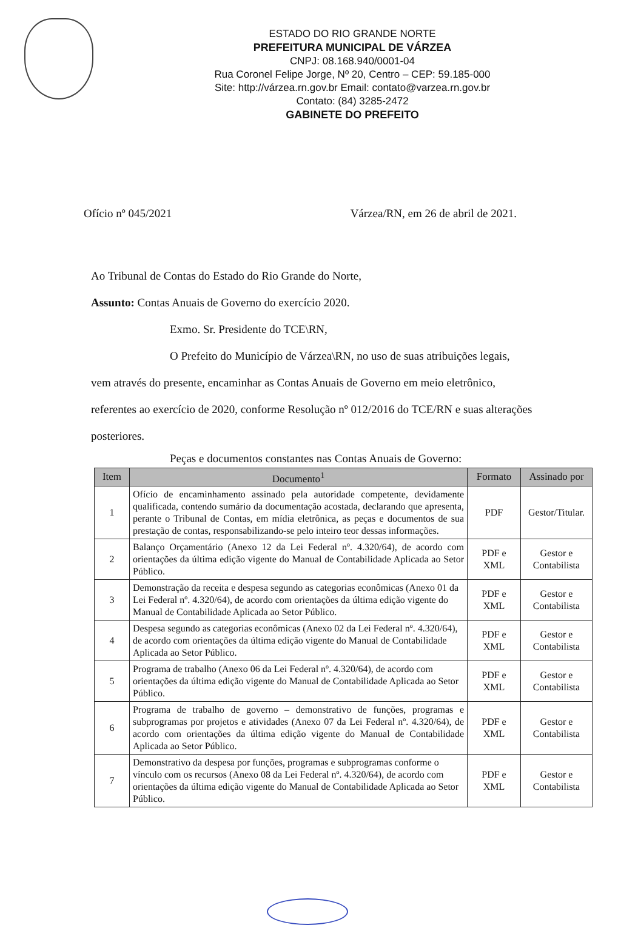ESTADO DO RIO GRANDE NORTE
PREFEITURA MUNICIPAL DE VÁRZEA
CNPJ: 08.168.940/0001-04
Rua Coronel Felipe Jorge, Nº 20, Centro – CEP: 59.185-000
Site: http://várzea.rn.gov.br Email: contato@varzea.rn.gov.br
Contato: (84) 3285-2472
GABINETE DO PREFEITO
Ofício nº 045/2021 Várzea/RN, em 26 de abril de 2021.
Ao Tribunal de Contas do Estado do Rio Grande do Norte,
Assunto: Contas Anuais de Governo do exercício 2020.
Exmo. Sr. Presidente do TCE\RN,
O Prefeito do Município de Várzea\RN, no uso de suas atribuições legais,
vem através do presente, encaminhar as Contas Anuais de Governo em meio eletrônico, referentes ao exercício de 2020, conforme Resolução nº 012/2016 do TCE/RN e suas alterações posteriores.
Peças e documentos constantes nas Contas Anuais de Governo:
| Item | Documento<sup>1</sup> | Formato | Assinado por |
| --- | --- | --- | --- |
| 1 | Ofício de encaminhamento assinado pela autoridade competente, devidamente qualificada, contendo sumário da documentação acostada, declarando que apresenta, perante o Tribunal de Contas, em mídia eletrônica, as peças e documentos de sua prestação de contas, responsabilizando-se pelo inteiro teor dessas informações. | PDF | Gestor/Titular. |
| 2 | Balanço Orçamentário (Anexo 12 da Lei Federal nº. 4.320/64), de acordo com orientações da última edição vigente do Manual de Contabilidade Aplicada ao Setor Público. | PDF e XML | Gestor e Contabilista |
| 3 | Demonstração da receita e despesa segundo as categorias econômicas (Anexo 01 da Lei Federal nº. 4.320/64), de acordo com orientações da última edição vigente do Manual de Contabilidade Aplicada ao Setor Público. | PDF e XML | Gestor e Contabilista |
| 4 | Despesa segundo as categorias econômicas (Anexo 02 da Lei Federal nº. 4.320/64), de acordo com orientações da última edição vigente do Manual de Contabilidade Aplicada ao Setor Público. | PDF e XML | Gestor e Contabilista |
| 5 | Programa de trabalho (Anexo 06 da Lei Federal nº. 4.320/64), de acordo com orientações da última edição vigente do Manual de Contabilidade Aplicada ao Setor Público. | PDF e XML | Gestor e Contabilista |
| 6 | Programa de trabalho de governo – demonstrativo de funções, programas e subprogramas por projetos e atividades (Anexo 07 da Lei Federal nº. 4.320/64), de acordo com orientações da última edição vigente do Manual de Contabilidade Aplicada ao Setor Público. | PDF e XML | Gestor e Contabilista |
| 7 | Demonstrativo da despesa por funções, programas e subprogramas conforme o vínculo com os recursos (Anexo 08 da Lei Federal nº. 4.320/64), de acordo com orientações da última edição vigente do Manual de Contabilidade Aplicada ao Setor Público. | PDF e XML | Gestor e Contabilista |